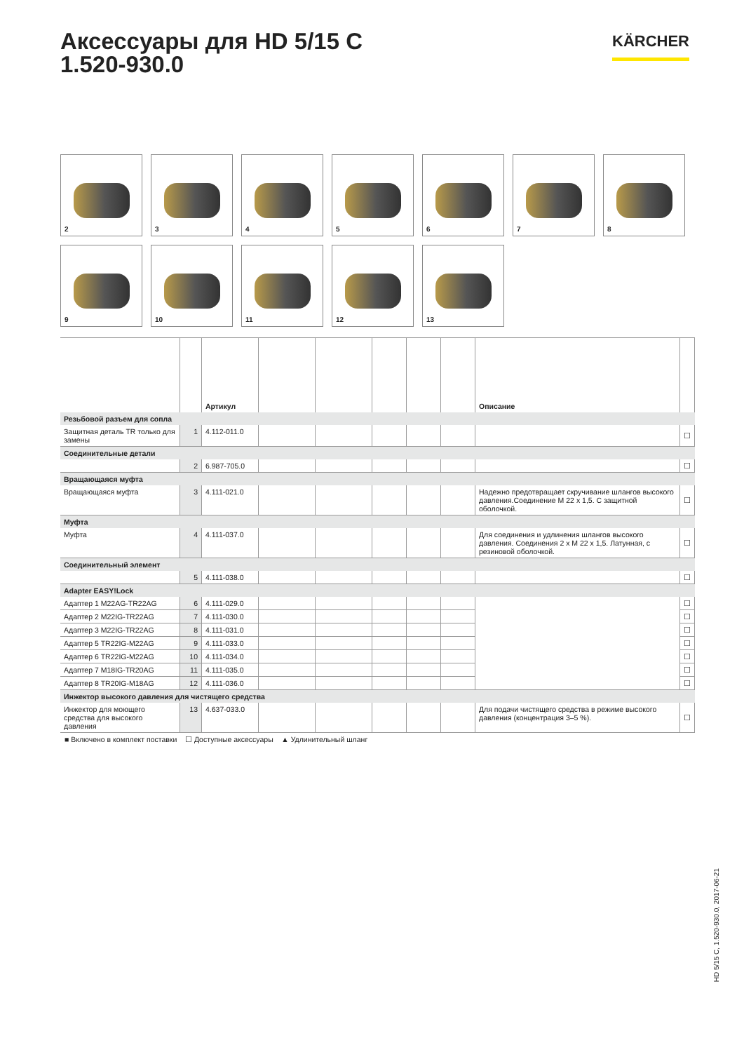Аксессуары для HD 5/15 C
1.520-930.0
KÄRCHER
2
3
4
5
6
7
8
9
10
11
12
13
| | | Артикул | | | | | | Описание | |
| --- | --- | --- | --- | --- | --- | --- | --- | --- | --- |
| Резьбовой разъем для сопла | | | | | | | | | |
| Защитная деталь TR только для замены | 1 | 4.112-011.0 | | | | | | | ☐ |
| Соединительные детали | | | | | | | | | |
| | 2 | 6.987-705.0 | | | | | | | ☐ |
| Вращающаяся муфта | | | | | | | | | |
| Вращающаяся муфта | 3 | 4.111-021.0 | | | | | | Надежно предотвращает скручивание шлангов высокого давления.Соединение M 22 x 1,5. С защитной оболочкой. | ☐ |
| Муфта | | | | | | | | | |
| Муфта | 4 | 4.111-037.0 | | | | | | Для соединения и удлинения шлангов высокого давления. Соединения 2 x M 22 x 1,5. Латунная, с резиновой оболочкой. | ☐ |
| Соединительный элемент | | | | | | | | | |
| | 5 | 4.111-038.0 | | | | | | | ☐ |
| Adapter EASY!Lock | | | | | | | | | |
| Адаптер 1 M22AG-TR22AG | 6 | 4.111-029.0 | | | | | | | ☐ |
| Адаптер 2 M22IG-TR22AG | 7 | 4.111-030.0 | | | | | | | ☐ |
| Адаптер 3 M22IG-TR22AG | 8 | 4.111-031.0 | | | | | | | ☐ |
| Адаптер 5 TR22IG-M22AG | 9 | 4.111-033.0 | | | | | | | ☐ |
| Адаптер 6 TR22IG-M22AG | 10 | 4.111-034.0 | | | | | | | ☐ |
| Адаптер 7 M18IG-TR20AG | 11 | 4.111-035.0 | | | | | | | ☐ |
| Адаптер 8 TR20IG-M18AG | 12 | 4.111-036.0 | | | | | | | ☐ |
| Инжектор высокого давления для чистящего средства | | | | | | | | | |
| Инжектор для моющего средства для высокого давления | 13 | 4.637-033.0 | | | | | | Для подачи чистящего средства в режиме высокого давления (концентрация 3–5 %). | ☐ |
■ Включено в комплект поставки ☐ Доступные аксессуары ▲ Удлинительный шланг
HD 5/15 C, 1.520-930.0, 2017-06-21